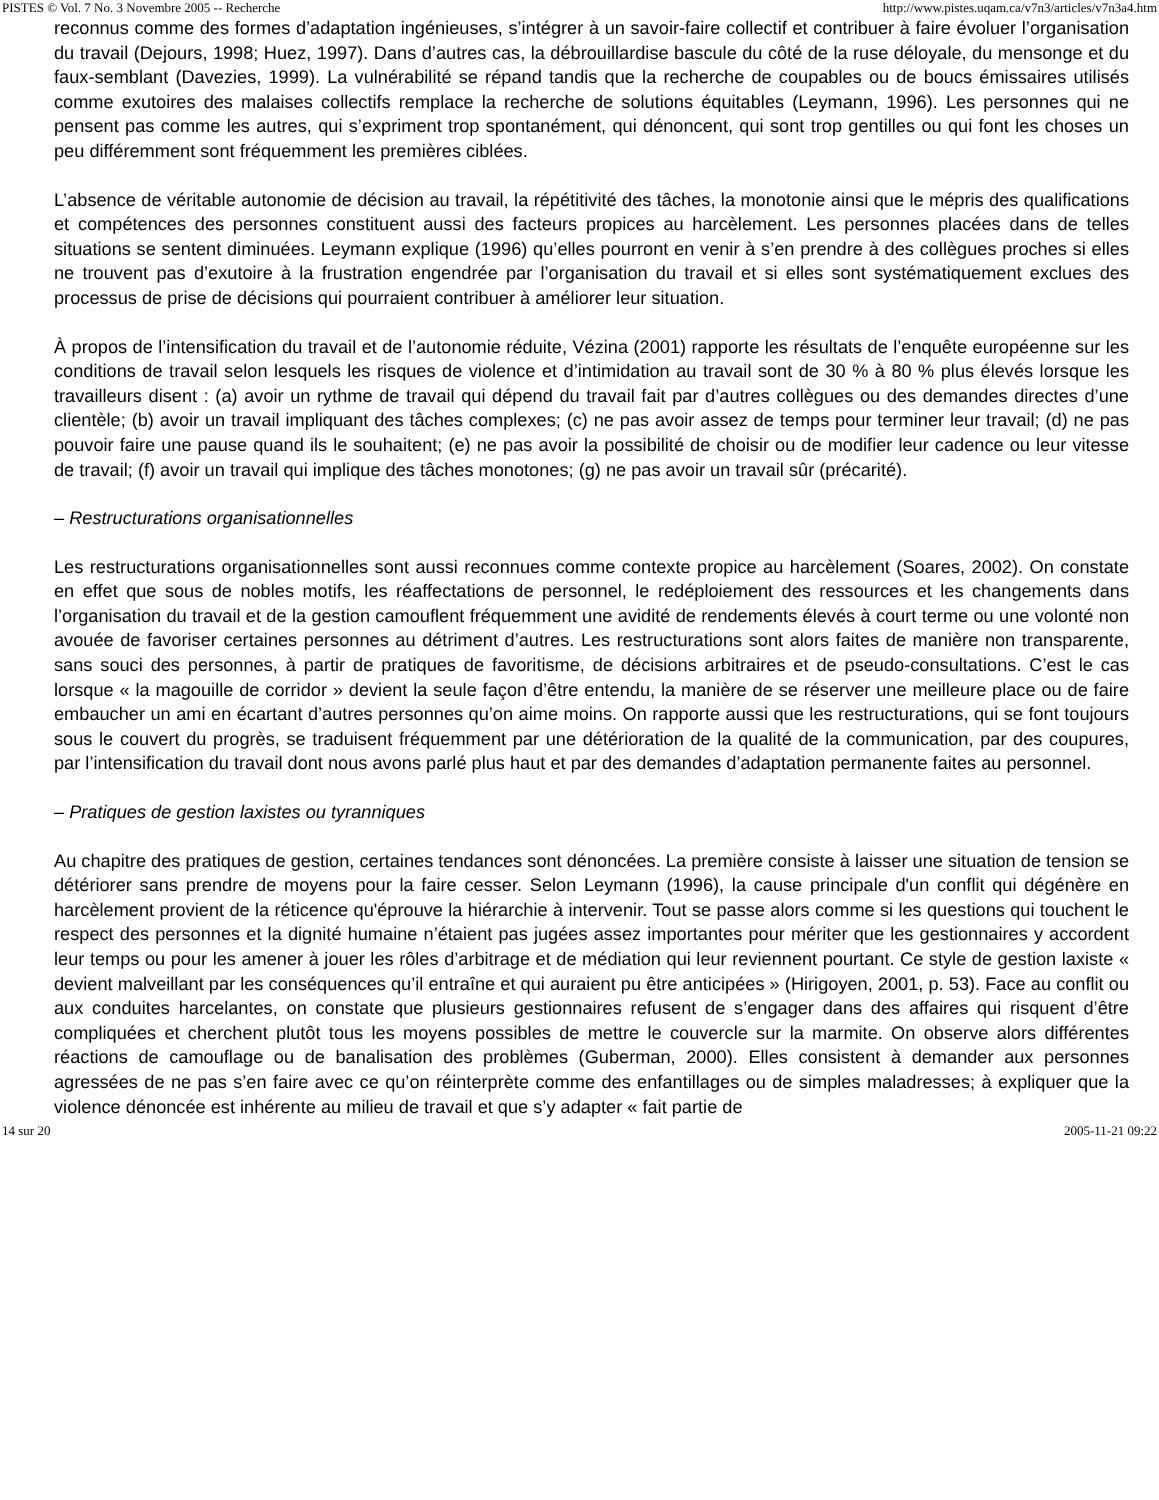PISTES © Vol. 7 No. 3 Novembre 2005 -- Recherche http://www.pistes.uqam.ca/v7n3/articles/v7n3a4.htm
reconnus comme des formes d’adaptation ingénieuses, s’intégrer à un savoir-faire collectif et contribuer à faire évoluer l’organisation du travail (Dejours, 1998; Huez, 1997). Dans d’autres cas, la débrouillardise bascule du côté de la ruse déloyale, du mensonge et du faux-semblant (Davezies, 1999). La vulnérabilité se répand tandis que la recherche de coupables ou de boucs émissaires utilisés comme exutoires des malaises collectifs remplace la recherche de solutions équitables (Leymann, 1996). Les personnes qui ne pensent pas comme les autres, qui s’expriment trop spontanément, qui dénoncent, qui sont trop gentilles ou qui font les choses un peu différemment sont fréquemment les premières ciblées.
L’absence de véritable autonomie de décision au travail, la répétitivité des tâches, la monotonie ainsi que le mépris des qualifications et compétences des personnes constituent aussi des facteurs propices au harcèlement. Les personnes placées dans de telles situations se sentent diminuées. Leymann explique (1996) qu’elles pourront en venir à s’en prendre à des collègues proches si elles ne trouvent pas d’exutoire à la frustration engendrée par l’organisation du travail et si elles sont systématiquement exclues des processus de prise de décisions qui pourraient contribuer à améliorer leur situation.
À propos de l’intensification du travail et de l’autonomie réduite, Vézina (2001) rapporte les résultats de l’enquête européenne sur les conditions de travail selon lesquels les risques de violence et d’intimidation au travail sont de 30 % à 80 % plus élevés lorsque les travailleurs disent : (a) avoir un rythme de travail qui dépend du travail fait par d’autres collègues ou des demandes directes d’une clientèle; (b) avoir un travail impliquant des tâches complexes; (c) ne pas avoir assez de temps pour terminer leur travail; (d) ne pas pouvoir faire une pause quand ils le souhaitent; (e) ne pas avoir la possibilité de choisir ou de modifier leur cadence ou leur vitesse de travail; (f) avoir un travail qui implique des tâches monotones; (g) ne pas avoir un travail sûr (précarité).
– Restructurations organisationnelles
Les restructurations organisationnelles sont aussi reconnues comme contexte propice au harcèlement (Soares, 2002). On constate en effet que sous de nobles motifs, les réaffectations de personnel, le redéploiement des ressources et les changements dans l’organisation du travail et de la gestion camouflent fréquemment une avidité de rendements élevés à court terme ou une volonté non avouée de favoriser certaines personnes au détriment d’autres. Les restructurations sont alors faites de manière non transparente, sans souci des personnes, à partir de pratiques de favoritisme, de décisions arbitraires et de pseudo-consultations. C’est le cas lorsque « la magouille de corridor » devient la seule façon d’être entendu, la manière de se réserver une meilleure place ou de faire embaucher un ami en écartant d’autres personnes qu’on aime moins. On rapporte aussi que les restructurations, qui se font toujours sous le couvert du progrès, se traduisent fréquemment par une détérioration de la qualité de la communication, par des coupures, par l’intensification du travail dont nous avons parlé plus haut et par des demandes d’adaptation permanente faites au personnel.
– Pratiques de gestion laxistes ou tyranniques
Au chapitre des pratiques de gestion, certaines tendances sont dénoncées. La première consiste à laisser une situation de tension se détériorer sans prendre de moyens pour la faire cesser. Selon Leymann (1996), la cause principale d'un conflit qui dégénère en harcèlement provient de la réticence qu'éprouve la hiérarchie à intervenir. Tout se passe alors comme si les questions qui touchent le respect des personnes et la dignité humaine n’étaient pas jugées assez importantes pour mériter que les gestionnaires y accordent leur temps ou pour les amener à jouer les rôles d’arbitrage et de médiation qui leur reviennent pourtant. Ce style de gestion laxiste « devient malveillant par les conséquences qu’il entraîne et qui auraient pu être anticipées » (Hirigoyen, 2001, p. 53). Face au conflit ou aux conduites harcelantes, on constate que plusieurs gestionnaires refusent de s’engager dans des affaires qui risquent d’être compliquées et cherchent plutôt tous les moyens possibles de mettre le couvercle sur la marmite. On observe alors différentes réactions de camouflage ou de banalisation des problèmes (Guberman, 2000). Elles consistent à demander aux personnes agressées de ne pas s’en faire avec ce qu’on réinterprète comme des enfantillages ou de simples maladresses; à expliquer que la violence dénoncée est inhérente au milieu de travail et que s’y adapter « fait partie de
14 sur 20 2005-11-21 09:22